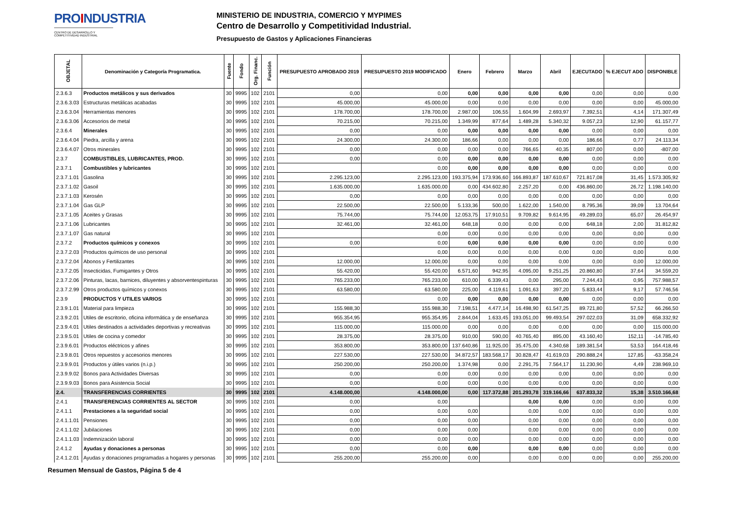PROINDUSTRIA
CENTRO DE DESARROLLO Y COMPETITIVIDAD INDUSTRIAL
MINISTERIO DE INDUSTRIA, COMERCIO Y MYPIMES
Centro de Desarrollo y Competitividad Industrial.
Presupuesto de Gastos y Aplicaciones Financieras
| OBJETAL | Denominación y Categoría Programatica. | Fuente | Fondo | Org. Financ. | Función | PRESUPUESTO APROBADO 2019 | PRESUPUESTO 2019 MODIFICADO | Enero | Febrero | Marzo | Abril | EJECUTADO | % EJECUT ADO | DISPONIBLE |
| --- | --- | --- | --- | --- | --- | --- | --- | --- | --- | --- | --- | --- | --- | --- |
| 2.3.6.3 | Productos metálicos y sus derivados | 30 | 9995 | 102 | 2101 | 0,00 | 0,00 | 0,00 | 0,00 | 0,00 | 0,00 | 0,00 | 0,00 | 0,00 |
| 2.3.6.3.03 | Estructuras metálicas acabadas | 30 | 9995 | 102 | 2101 | 45.000,00 | 45.000,00 | 0,00 | 0,00 | 0,00 | 0,00 | 0,00 | 0,00 | 45.000,00 |
| 2.3.6.3.04 | Herramientas menores | 30 | 9995 | 102 | 2101 | 178.700,00 | 178.700,00 | 2.987,00 | 106,55 | 1.604,99 | 2.693,97 | 7.392,51 | 4,14 | 171.307,49 |
| 2.3.6.3.06 | Accesorios de metal | 30 | 9995 | 102 | 2101 | 70.215,00 | 70.215,00 | 1.349,99 | 877,64 | 1.489,28 | 5.340,32 | 9.057,23 | 12,90 | 61.157,77 |
| 2.3.6.4 | Minerales | 30 | 9995 | 102 | 2101 | 0,00 | 0,00 | 0,00 | 0,00 | 0,00 | 0,00 | 0,00 | 0,00 | 0,00 |
| 2.3.6.4.04 | Piedra, arcilla y arena | 30 | 9995 | 102 | 2101 | 24.300,00 | 24.300,00 | 186,66 | 0,00 | 0,00 | 0,00 | 186,66 | 0,77 | 24.113,34 |
| 2.3.6.4.07 | Otros minerales | 30 | 9995 | 102 | 2101 | 0,00 | 0,00 | 0,00 | 0,00 | 766,65 | 40,35 | 807,00 | 0,00 | -807,00 |
| 2.3.7 | COMBUSTIBLES, LUBRICANTES, PROD. | 30 | 9995 | 102 | 2101 | 0,00 | 0,00 | 0,00 | 0,00 | 0,00 | 0,00 | 0,00 | 0,00 | 0,00 |
| 2.3.7.1 | Combustibles y lubricantes | 30 | 9995 | 102 | 2101 | | 0,00 | 0,00 | 0,00 | 0,00 | 0,00 | 0,00 | 0,00 | 0,00 |
| 2.3.7.1.01 | Gasolina | 30 | 9995 | 102 | 2101 | 2.295.123,00 | 2.295.123,00 | 193.375,94 | 173.936,60 | 166.893,87 | 187.610,67 | 721.817,08 | 31,45 | 1.573.305,92 |
| 2.3.7.1.02 | Gasoil | 30 | 9995 | 102 | 2101 | 1.635.000,00 | 1.635.000,00 | 0,00 | 434.602,80 | 2.257,20 | 0,00 | 436.860,00 | 26,72 | 1.198.140,00 |
| 2.3.7.1.03 | Kerosén | 30 | 9995 | 102 | 2101 | 0,00 | 0,00 | 0,00 | 0,00 | 0,00 | 0,00 | 0,00 | 0,00 | 0,00 |
| 2.3.7.1.04 | Gas GLP | 30 | 9995 | 102 | 2101 | 22.500,00 | 22.500,00 | 5.133,36 | 500,00 | 1.622,00 | 1.540,00 | 8.795,36 | 39,09 | 13.704,64 |
| 2.3.7.1.05 | Aceites y Grasas | 30 | 9995 | 102 | 2101 | 75.744,00 | 75.744,00 | 12.053,75 | 17.910,51 | 9.709,82 | 9.614,95 | 49.289,03 | 65,07 | 26.454,97 |
| 2.3.7.1.06 | Lubricantes | 30 | 9995 | 102 | 2101 | 32.461,00 | 32.461,00 | 648,18 | 0,00 | 0,00 | 0,00 | 648,18 | 2,00 | 31.812,82 |
| 2.3.7.1.07 | Gas natural | 30 | 9995 | 102 | 2101 | | 0,00 | 0,00 | 0,00 | 0,00 | 0,00 | 0,00 | 0,00 | 0,00 |
| 2.3.7.2 | Productos químicos y conexos | 30 | 9995 | 102 | 2101 | 0,00 | 0,00 | 0,00 | 0,00 | 0,00 | 0,00 | 0,00 | 0,00 | 0,00 |
| 2.3.7.2.03 | Productos químicos de uso personal | 30 | 9995 | 102 | 2101 | | 0,00 | 0,00 | 0,00 | 0,00 | 0,00 | 0,00 | 0,00 | 0,00 |
| 2.3.7.2.04 | Abonos y Fertilizantes | 30 | 9995 | 102 | 2101 | 12.000,00 | 12.000,00 | 0,00 | 0,00 | 0,00 | 0,00 | 0,00 | 0,00 | 12.000,00 |
| 2.3.7.2.05 | Insecticidas, Fumigantes y Otros | 30 | 9995 | 102 | 2101 | 55.420,00 | 55.420,00 | 6.571,60 | 942,95 | 4.095,00 | 9.251,25 | 20.860,80 | 37,64 | 34.559,20 |
| 2.3.7.2.06 | Pinturas, lacas, barnices, diluyentes y absorventespinturas | 30 | 9995 | 102 | 2101 | 765.233,00 | 765.233,00 | 610,00 | 6.339,43 | 0,00 | 295,00 | 7.244,43 | 0,95 | 757.988,57 |
| 2.3.7.2.99 | Otros productos químicos y conexos | 30 | 9995 | 102 | 2101 | 63.580,00 | 63.580,00 | 225,00 | 4.119,61 | 1.091,63 | 397,20 | 5.833,44 | 9,17 | 57.746,56 |
| 2.3.9 | PRODUCTOS Y UTILES VARIOS | 30 | 9995 | 102 | 2101 | | 0,00 | 0,00 | 0,00 | 0,00 | 0,00 | 0,00 | 0,00 | 0,00 |
| 2.3.9.1.01 | Material para limpieza | 30 | 9995 | 102 | 2101 | 155.988,30 | 155.988,30 | 7.198,51 | 4.477,14 | 16.498,90 | 61.547,25 | 89.721,80 | 57,52 | 66.266,50 |
| 2.3.9.2.01 | Utiles de escritorio, oficina informática y de enseñanza | 30 | 9995 | 102 | 2101 | 955.354,95 | 955.354,95 | 2.844,04 | 1.633,45 | 193.051,00 | 99.493,54 | 297.022,03 | 31,09 | 658.332,92 |
| 2.3.9.4.01 | Utiles destinados a actividades deportivas y recreativas | 30 | 9995 | 102 | 2101 | 115.000,00 | 115.000,00 | 0,00 | 0,00 | 0,00 | 0,00 | 0,00 | 0,00 | 115.000,00 |
| 2.3.9.5.01 | Utiles de cocina y comedor | 30 | 9995 | 102 | 2101 | 28.375,00 | 28.375,00 | 910,00 | 590,00 | 40.765,40 | 895,00 | 43.160,40 | 152,11 | -14.785,40 |
| 2.3.9.6.01 | Productos eléctricos y afines | 30 | 9995 | 102 | 2101 | 353.800,00 | 353.800,00 | 137.640,86 | 11.925,00 | 35.475,00 | 4.340,68 | 189.381,54 | 53,53 | 164.418,46 |
| 2.3.9.8.01 | Otros repuestos y accesorios menores | 30 | 9995 | 102 | 2101 | 227.530,00 | 227.530,00 | 34.872,57 | 183.568,17 | 30.828,47 | 41.619,03 | 290.888,24 | 127,85 | -63.358,24 |
| 2.3.9.9.01 | Productos y útiles varios (n.i.p.) | 30 | 9995 | 102 | 2101 | 250.200,00 | 250.200,00 | 1.374,98 | 0,00 | 2.291,75 | 7.564,17 | 11.230,90 | 4,49 | 238.969,10 |
| 2.3.9.9.02 | Bonos para Actividades Diversas | 30 | 9995 | 102 | 2101 | 0,00 | 0,00 | 0,00 | 0,00 | 0,00 | 0,00 | 0,00 | 0,00 | 0,00 |
| 2.3.9.9.03 | Bonos para Asistencia Social | 30 | 9995 | 102 | 2101 | 0,00 | 0,00 | 0,00 | 0,00 | 0,00 | 0,00 | 0,00 | 0,00 | 0,00 |
| 2.4. | TRANSFERENCIAS CORRIENTES | 30 | 9995 | 102 | 2101 | 4.148.000,00 | 4.148.000,00 | 0,00 | 117.372,88 | 201.293,78 | 319.166,66 | 637.833,32 | 15,38 | 3.510.166,68 |
| 2.4.1 | TRANSFERENCIAS CORRIENTES AL SECTOR | 30 | 9995 | 102 | 2101 | 0,00 | 0,00 | | | 0,00 | 0,00 | 0,00 | 0,00 | 0,00 |
| 2.4.1.1 | Prestaciones a la seguridad social | 30 | 9995 | 102 | 2101 | 0,00 | 0,00 | 0,00 | | 0,00 | 0,00 | 0,00 | 0,00 | 0,00 |
| 2.4.1.1.01 | Pensiones | 30 | 9995 | 102 | 2101 | 0,00 | 0,00 | 0,00 | | 0,00 | 0,00 | 0,00 | 0,00 | 0,00 |
| 2.4.1.1.02 | Jubilaciones | 30 | 9995 | 102 | 2101 | 0,00 | 0,00 | 0,00 | | 0,00 | 0,00 | 0,00 | 0,00 | 0,00 |
| 2.4.1.1.03 | Indemnización laboral | 30 | 9995 | 102 | 2101 | 0,00 | 0,00 | 0,00 | | 0,00 | 0,00 | 0,00 | 0,00 | 0,00 |
| 2.4.1.2 | Ayudas y donaciones a personas | 30 | 9995 | 102 | 2101 | 0,00 | 0,00 | 0,00 | | 0,00 | 0,00 | 0,00 | 0,00 | 0,00 |
| 2.4.1.2.01 | Ayudas y donaciones programadas a hogares y personas | 30 | 9995 | 102 | 2101 | 255.200,00 | 255.200,00 | 0,00 | | 0,00 | 0,00 | 0,00 | 0,00 | 255.200,00 |
Resumen Mensual de Gastos, Página 5 de 4